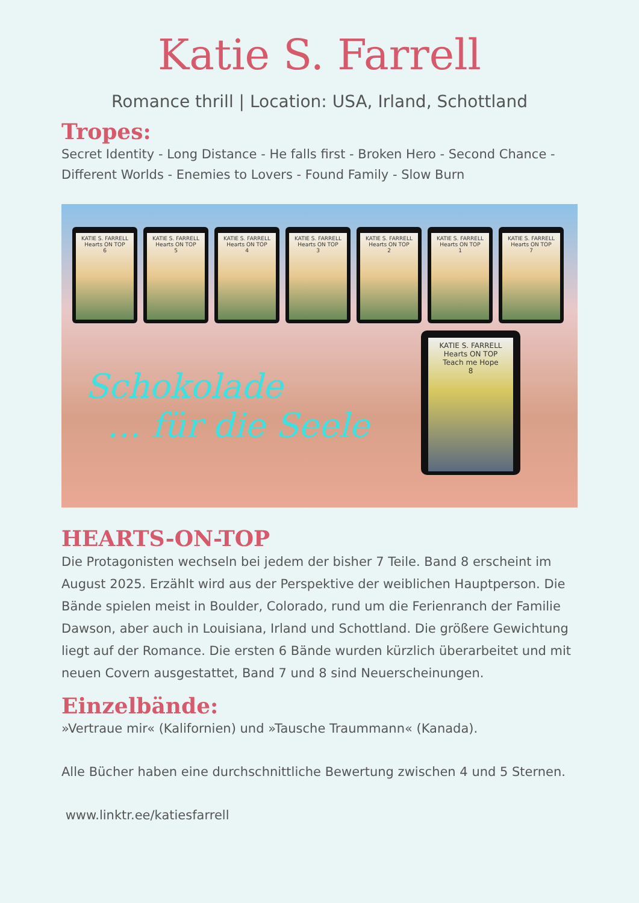Katie S. Farrell
Romance thrill | Location: USA, Irland, Schottland
Tropes:
Secret Identity - Long Distance - He falls first - Broken Hero - Second Chance - Different Worlds - Enemies to Lovers - Found Family - Slow Burn
KATIE S. FARRELL
Hearts ON TOP
6
KATIE S. FARRELL
Hearts ON TOP
5
KATIE S. FARRELL
Hearts ON TOP
4
KATIE S. FARRELL
Hearts ON TOP
3
KATIE S. FARRELL
Hearts ON TOP
2
KATIE S. FARRELL
Hearts ON TOP
1
KATIE S. FARRELL
Hearts ON TOP
7
Schokolade
… für die Seele
KATIE S. FARRELL
Hearts ON TOP
Teach me Hope
8
HEARTS-ON-TOP
Die Protagonisten wechseln bei jedem der bisher 7 Teile. Band 8 erscheint im August 2025. Erzählt wird aus der Perspektive der weiblichen Hauptperson. Die Bände spielen meist in Boulder, Colorado, rund um die Ferienranch der Familie Dawson, aber auch in Louisiana, Irland und Schottland. Die größere Gewichtung liegt auf der Romance. Die ersten 6 Bände wurden kürzlich überarbeitet und mit neuen Covern ausgestattet, Band 7 und 8 sind Neuerscheinungen.
Einzelbände:
»Vertraue mir« (Kalifornien) und »Tausche Traummann« (Kanada).
Alle Bücher haben eine durchschnittliche Bewertung zwischen 4 und 5 Sternen.
www.linktr.ee/katiesfarrell